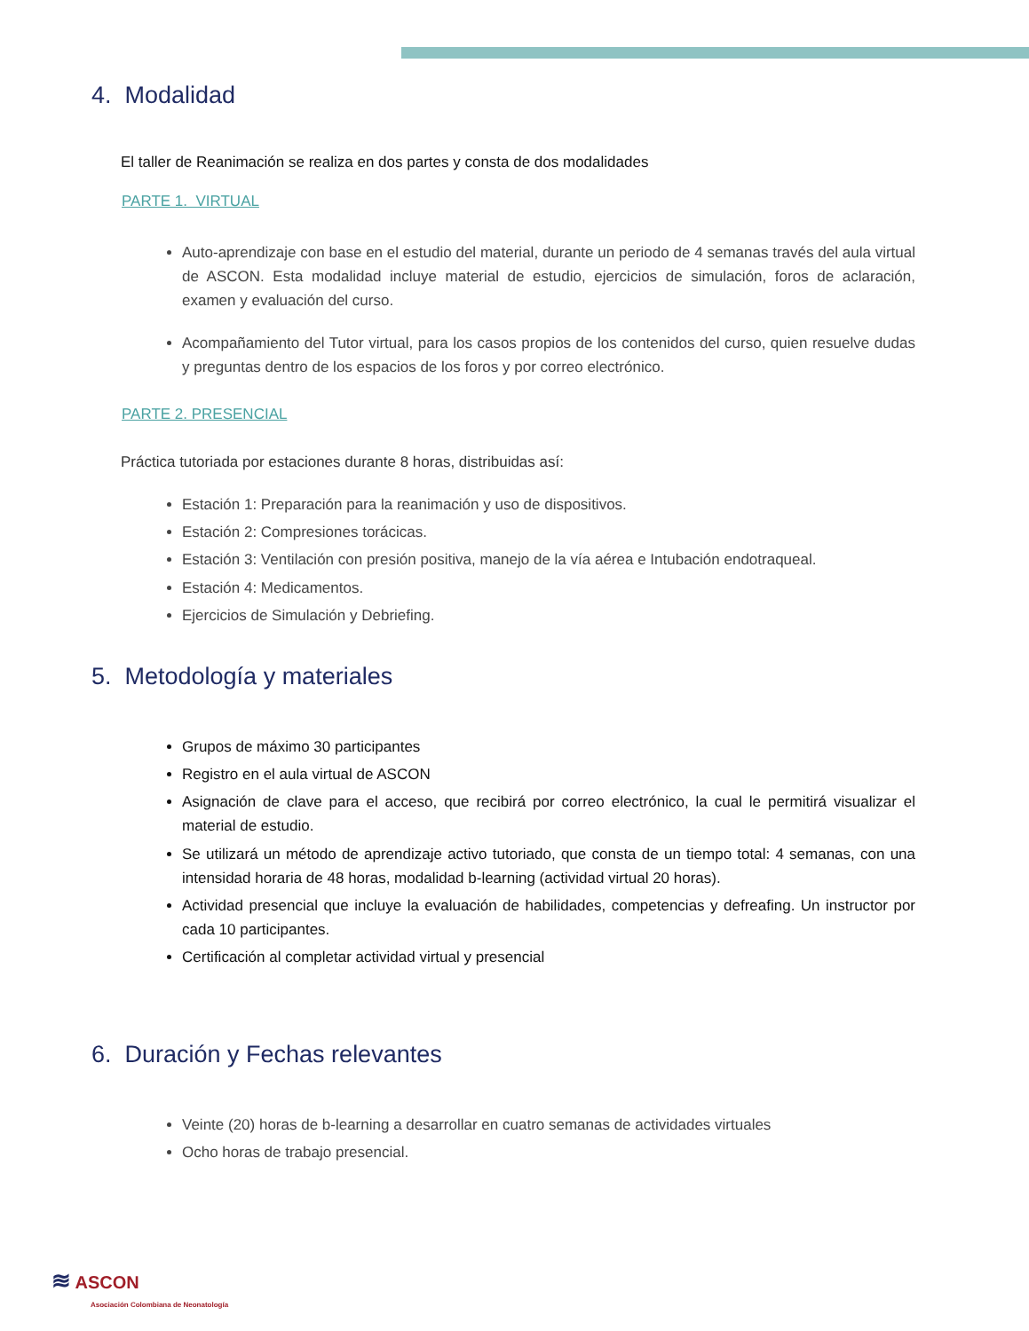4. Modalidad
El taller de Reanimación se realiza en dos partes y consta de dos modalidades
PARTE 1. VIRTUAL
Auto-aprendizaje con base en el estudio del material, durante un periodo de 4 semanas través del aula virtual de ASCON. Esta modalidad incluye material de estudio, ejercicios de simulación, foros de aclaración, examen y evaluación del curso.
Acompañamiento del Tutor virtual, para los casos propios de los contenidos del curso, quien resuelve dudas y preguntas dentro de los espacios de los foros y por correo electrónico.
PARTE 2. PRESENCIAL
Práctica tutoriada por estaciones durante 8 horas, distribuidas así:
Estación 1: Preparación para la reanimación y uso de dispositivos.
Estación 2: Compresiones torácicas.
Estación 3: Ventilación con presión positiva, manejo de la vía aérea e Intubación endotraqueal.
Estación 4: Medicamentos.
Ejercicios de Simulación y Debriefing.
5. Metodología y materiales
Grupos de máximo 30 participantes
Registro en el aula virtual de ASCON
Asignación de clave para el acceso, que recibirá por correo electrónico, la cual le permitirá visualizar el material de estudio.
Se utilizará un método de aprendizaje activo tutoriado, que consta de un tiempo total: 4 semanas, con una intensidad horaria de 48 horas, modalidad b-learning (actividad virtual 20 horas).
Actividad presencial que incluye la evaluación de habilidades, competencias y defreafing. Un instructor por cada 10 participantes.
Certificación al completar actividad virtual y presencial
6. Duración y Fechas relevantes
Veinte (20) horas de b-learning a desarrollar en cuatro semanas de actividades virtuales
Ocho horas de trabajo presencial.
≋ ASCON
Asociación Colombiana de Neonatología